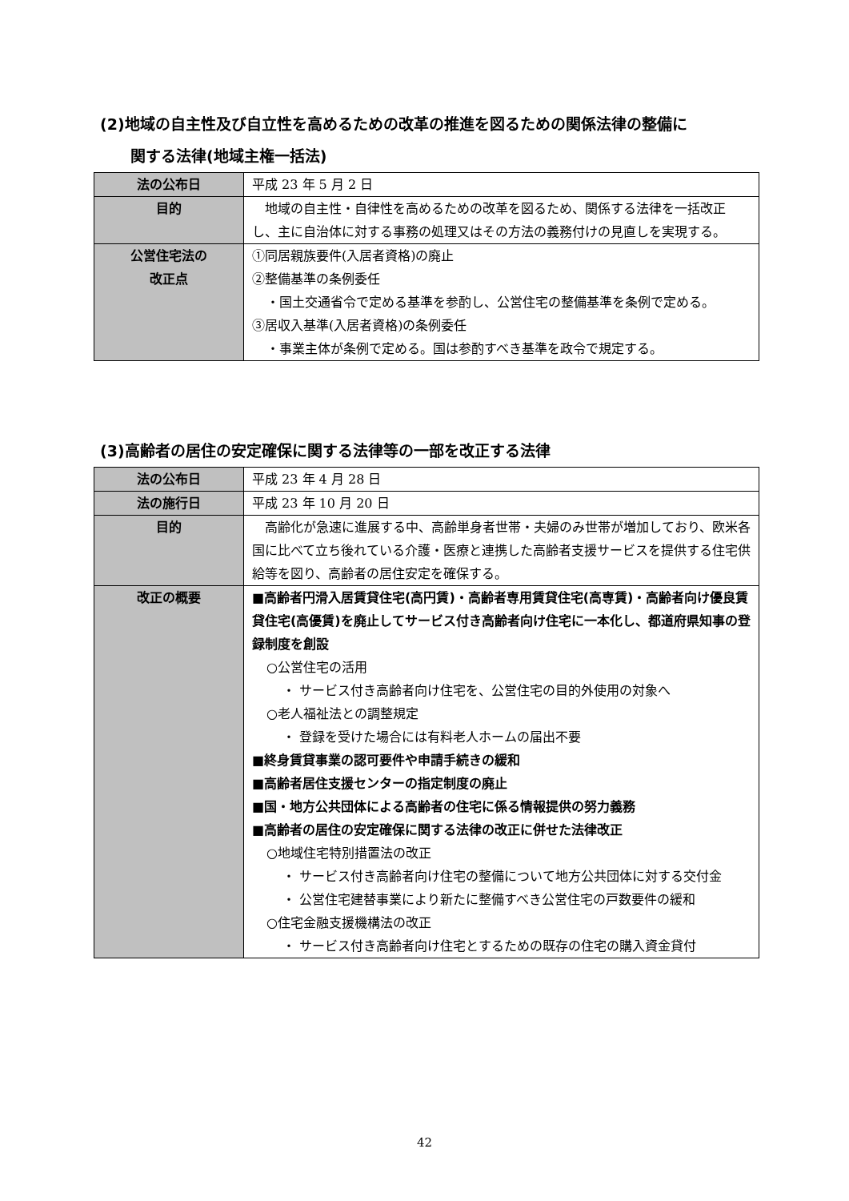(2)地域の自主性及び自立性を高めるための改革の推進を図るための関係法律の整備に
関する法律(地域主権一括法)
| 法の公布日 | 平成 23 年 5 月 2 日 |
| 目的 | 地域の自主性・自律性を高めるための改革を図るため、関係する法律を一括改正し、主に自治体に対する事務の処理又はその方法の義務付けの見直しを実現する。 |
| 公営住宅法の 改正点 | ①同居親族要件(入居者資格)の廃止 ②整備基準の条例委任 ・国土交通省令で定める基準を参酌し、公営住宅の整備基準を条例で定める。 ③居収入基準(入居者資格)の条例委任 ・事業主体が条例で定める。国は参酌すべき基準を政令で規定する。 |
(3)高齢者の居住の安定確保に関する法律等の一部を改正する法律
| 法の公布日 | 平成 23 年 4 月 28 日 |
| 法の施行日 | 平成 23 年 10 月 20 日 |
| 目的 | 高齢化が急速に進展する中、高齢単身者世帯・夫婦のみ世帯が増加しており、欧米各国に比べて立ち後れている介護・医療と連携した高齢者支援サービスを提供する住宅供給等を図り、高齢者の居住安定を確保する。 |
| 改正の概要 | ■高齢者円滑入居賃貸住宅(高円賃)・高齢者専用賃貸住宅(高専賃)・高齢者向け優良賃貸住宅(高優賃)を廃止してサービス付き高齢者向け住宅に一本化し、都道府県知事の登録制度を創設 ○公営住宅の活用 ・ サービス付き高齢者向け住宅を、公営住宅の目的外使用の対象へ ○老人福祉法との調整規定 ・ 登録を受けた場合には有料老人ホームの届出不要 ■終身賃貸事業の認可要件や申請手続きの緩和 ■高齢者居住支援センターの指定制度の廃止 ■国・地方公共団体による高齢者の住宅に係る情報提供の努力義務 ■高齢者の居住の安定確保に関する法律の改正に併せた法律改正 ○地域住宅特別措置法の改正 ・ サービス付き高齢者向け住宅の整備について地方公共団体に対する交付金 ・ 公営住宅建替事業により新たに整備すべき公営住宅の戸数要件の緩和 ○住宅金融支援機構法の改正 ・ サービス付き高齢者向け住宅とするための既存の住宅の購入資金貸付 |
42